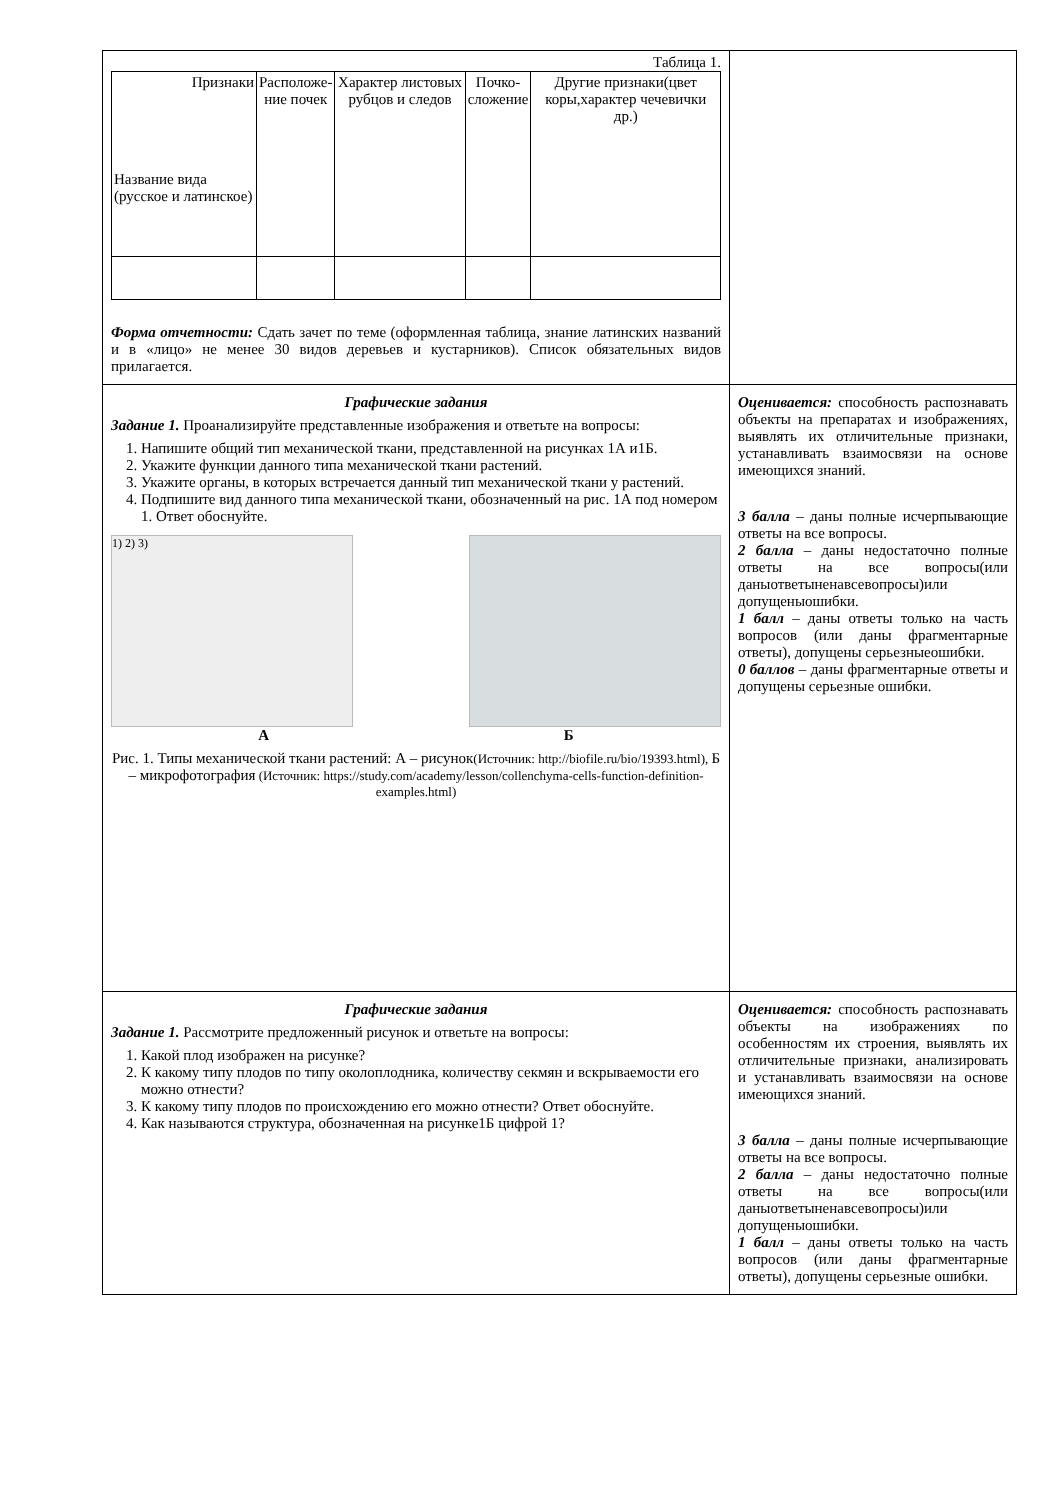| Таблица 1. / Признаки Название вида (русское и латинское) / Расположе- ние почек / Характер листовых рубцов и следов / Почко- сложение / Другие признаки(цвет коры,характер чечевички др.) / / --- / --- / --- / --- / --- / Форма отчетности: Сдать зачет по теме (оформленная таблица, знание латинских названий и в «лицо» не менее 30 видов деревьев и кустарников). Список обязательных видов прилагается. | |
| Графические задания Задание 1. Проанализируйте представленные изображения и ответьте на вопросы: 1. Напишите общий тип механической ткани, представленной на рисунках 1А и1Б. 2. Укажите функции данного типа механической ткани растений. 3. Укажите органы, в которых встречается данный тип механической ткани у растений. 4. Подпишите вид данного типа механической ткани, обозначенный на рис. 1А под номером 1. Ответ обоснуйте. 1) 2) 3) А Б Рис. 1. Типы механической ткани растений: А – рисунок (Источник: http://biofile.ru/bio/19393.html), Б – микрофотография (Источник: https://study.com/academy/lesson/collenchyma-cells-function-definition-examples.html) | Оценивается: способность распознавать объекты на препаратах и изображениях, выявлять их отличительные признаки, устанавливать взаимосвязи на основе имеющихся знаний. 3 балла – даны полные исчерпывающие ответы на все вопросы. 2 балла – даны недостаточно полные ответы на все вопросы(или даныответыненавсевопросы)или допущеныошибки. 1 балл – даны ответы только на часть вопросов (или даны фрагментарные ответы), допущены серьезныеошибки. 0 баллов – даны фрагментарные ответы и допущены серьезные ошибки. |
| Графические задания Задание 1. Рассмотрите предложенный рисунок и ответьте на вопросы: 1. Какой плод изображен на рисунке? 2. К какому типу плодов по типу околоплодника, количеству секмян и вскрываемости его можно отнести? 3. К какому типу плодов по происхождению его можно отнести? Ответ обоснуйте. 4. Как называются структура, обозначенная на рисунке1Б цифрой 1? | Оценивается: способность распознавать объекты на изображениях по особенностям их строения, выявлять их отличительные признаки, анализировать и устанавливать взаимосвязи на основе имеющихся знаний. 3 балла – даны полные исчерпывающие ответы на все вопросы. 2 балла – даны недостаточно полные ответы на все вопросы(или даныответыненавсевопросы)или допущеныошибки. 1 балл – даны ответы только на часть вопросов (или даны фрагментарные ответы), допущены серьезные ошибки. |